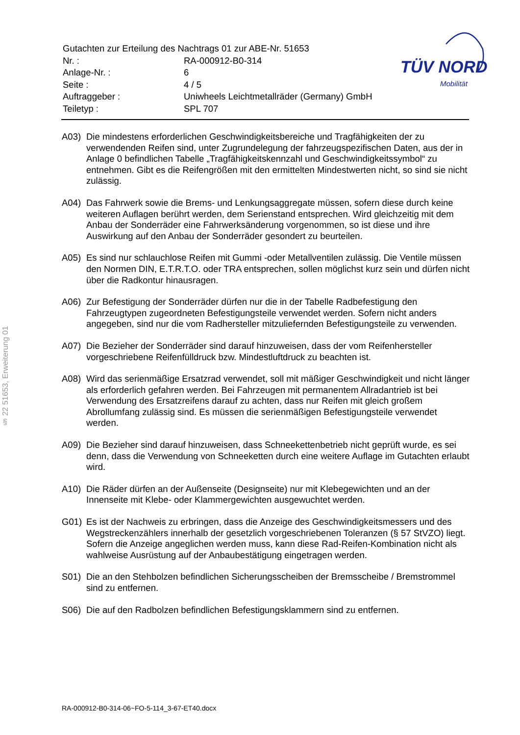| Gutachten zur Erteilung des Nachtrags 01 zur ABE-Nr. 51653 | |
| Nr. : | RA-000912-B0-314 |
| Anlage-Nr. : | 6 |
| Seite : | 4 / 5 |
| Auftraggeber : | Uniwheels Leichtmetallräder (Germany) GmbH |
| Teiletyp : | SPL 707 |
TÜV NORD
Mobilität
§ 22 51653, Erweiterung 01
A03) Die mindestens erforderlichen Geschwindigkeitsbereiche und Tragfähigkeiten der zu verwendenden Reifen sind, unter Zugrundelegung der fahrzeugspezifischen Daten, aus der in Anlage 0 befindlichen Tabelle „Tragfähigkeitskennzahl und Geschwindigkeitssymbol“ zu entnehmen. Gibt es die Reifengrößen mit den ermittelten Mindestwerten nicht, so sind sie nicht zulässig.
A04) Das Fahrwerk sowie die Brems- und Lenkungsaggregate müssen, sofern diese durch keine weiteren Auflagen berührt werden, dem Serienstand entsprechen. Wird gleichzeitig mit dem Anbau der Sonderräder eine Fahrwerksänderung vorgenommen, so ist diese und ihre Auswirkung auf den Anbau der Sonderräder gesondert zu beurteilen.
A05) Es sind nur schlauchlose Reifen mit Gummi -oder Metallventilen zulässig. Die Ventile müssen den Normen DIN, E.T.R.T.O. oder TRA entsprechen, sollen möglichst kurz sein und dürfen nicht über die Radkontur hinausragen.
A06) Zur Befestigung der Sonderräder dürfen nur die in der Tabelle Radbefestigung den Fahrzeugtypen zugeordneten Befestigungsteile verwendet werden. Sofern nicht anders angegeben, sind nur die vom Radhersteller mitzuliefernden Befestigungsteile zu verwenden.
A07) Die Bezieher der Sonderräder sind darauf hinzuweisen, dass der vom Reifenhersteller vorgeschriebene Reifenfülldruck bzw. Mindestluftdruck zu beachten ist.
A08) Wird das serienmäßige Ersatzrad verwendet, soll mit mäßiger Geschwindigkeit und nicht länger als erforderlich gefahren werden. Bei Fahrzeugen mit permanentem Allradantrieb ist bei Verwendung des Ersatzreifens darauf zu achten, dass nur Reifen mit gleich großem Abrollumfang zulässig sind. Es müssen die serienmäßigen Befestigungsteile verwendet werden.
A09) Die Bezieher sind darauf hinzuweisen, dass Schneekettenbetrieb nicht geprüft wurde, es sei denn, dass die Verwendung von Schneeketten durch eine weitere Auflage im Gutachten erlaubt wird.
A10) Die Räder dürfen an der Außenseite (Designseite) nur mit Klebegewichten und an der Innenseite mit Klebe- oder Klammergewichten ausgewuchtet werden.
G01) Es ist der Nachweis zu erbringen, dass die Anzeige des Geschwindigkeitsmessers und des Wegstreckenzählers innerhalb der gesetzlich vorgeschriebenen Toleranzen (§ 57 StVZO) liegt. Sofern die Anzeige angeglichen werden muss, kann diese Rad-Reifen-Kombination nicht als wahlweise Ausrüstung auf der Anbaubestätigung eingetragen werden.
S01) Die an den Stehbolzen befindlichen Sicherungsscheiben der Bremsscheibe / Bremstrommel sind zu entfernen.
S06) Die auf den Radbolzen befindlichen Befestigungsklammern sind zu entfernen.
RA-000912-B0-314-06~FO-5-114_3-67-ET40.docx